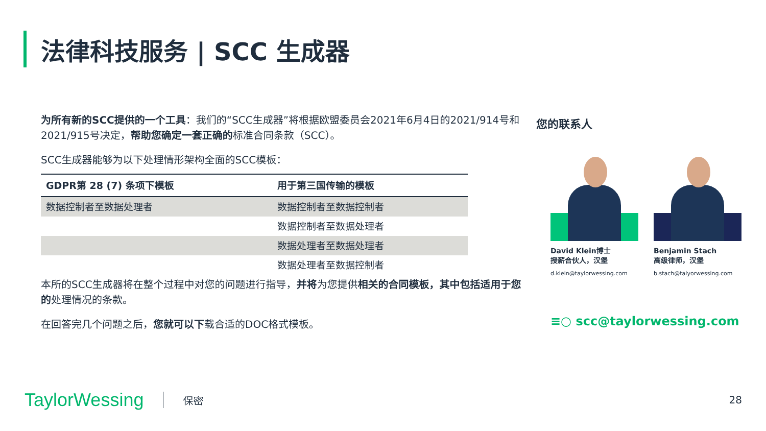法律科技服务 | SCC 生成器
为所有新的SCC提供的一个工具：我们的“SCC生成器”将根据欧盟委员会2021年6月4日的2021/914号和2021/915号决定，帮助您确定一套正确的标准合同条款（SCC）。
SCC生成器能够为以下处理情形架构全面的SCC模板：
| GDPR第 28 (7) 条项下模板 | 用于第三国传输的模板 |
| --- | --- |
| 数据控制者至数据处理者 | 数据控制者至数据控制者 |
| | 数据控制者至数据处理者 |
| | 数据处理者至数据处理者 |
| | 数据处理者至数据控制者 |
本所的SCC生成器将在整个过程中对您的问题进行指导，并将为您提供相关的合同模板，其中包括适用于您的处理情况的条款。
在回答完几个问题之后，您就可以下载合适的DOC格式模板。
您的联系人
David Klein博士
授薪合伙人，汉堡
d.klein@taylorwessing.com
Benjamin Stach
高级律师，汉堡
b.stach@talyorwessing.com
≡○ scc@taylorwessing.com
TaylorWessing 保密 28